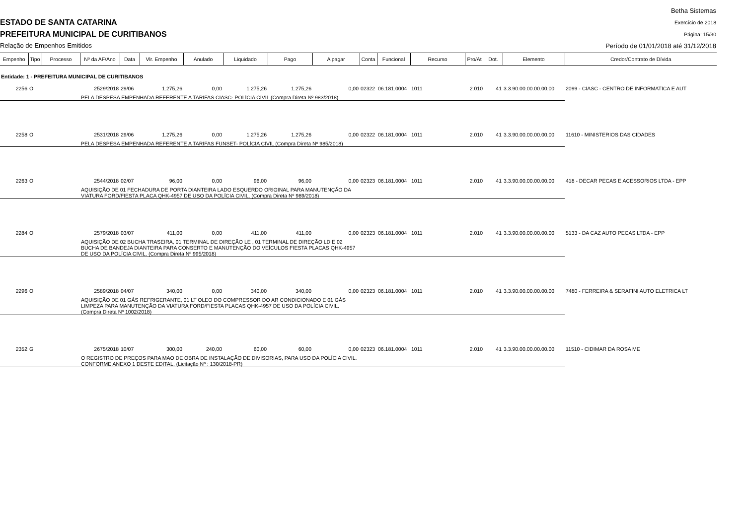ESTADO DE SANTA CATARINA
PREFEITURA MUNICIPAL DE CURITIBANOS
Relação de Empenhos Emitidos
Betha Sistemas
Exercício de 2018
Página: 15/30
Período de 01/01/2018 até 31/12/2018
| Empenho | Tipo | Processo | Nº da AF/Ano | Data | Vlr. Empenho | Anulado | Liquidado | Pago | A pagar | Conta | Funcional | Recurso | Pro/At | Dot. | Elemento | Credor/Contrato de Dívida |
| --- | --- | --- | --- | --- | --- | --- | --- | --- | --- | --- | --- | --- | --- | --- | --- | --- |
| Entidade: 1 - PREFEITURA MUNICIPAL DE CURITIBANOS | | | | | | | | | | | | | | | | |
| 2256 | O | | 2529/2018 | 29/06 | 1.275,26 | 0,00 | 1.275,26 | 1.275,26 | 0,00 | 02322 | 06.181.0004 | 1011 | 2.010 | 41 | 3.3.90.00.00.00.00.00 | 2099 - CIASC - CENTRO DE INFORMATICA E AUT |
| | | | PELA DESPESA EMPENHADA REFERENTE A TARIFAS CIASC- POLÍCIA CIVIL (Compra Direta Nº 983/2018) | | | | | | | | | | | | | |
| 2258 | O | | 2531/2018 | 29/06 | 1.275,26 | 0,00 | 1.275,26 | 1.275,26 | 0,00 | 02322 | 06.181.0004 | 1011 | 2.010 | 41 | 3.3.90.00.00.00.00.00 | 11610 - MINISTERIOS DAS CIDADES |
| | | | PELA DESPESA EMPENHADA REFERENTE A TARIFAS FUNSET- POLÍCIA CIVIL (Compra Direta Nº 985/2018) | | | | | | | | | | | | | |
| 2263 | O | | 2544/2018 | 02/07 | 96,00 | 0,00 | 96,00 | 96,00 | 0,00 | 02323 | 06.181.0004 | 1011 | 2.010 | 41 | 3.3.90.00.00.00.00.00 | 418 - DECAR PECAS E ACESSORIOS LTDA - EPP |
| | | | AQUISIÇÃO DE 01 FECHADURA DE PORTA DIANTEIRA LADO ESQUERDO ORIGINAL PARA MANUTENÇÃO DA VIATURA FORD/FIESTA PLACA QHK-4957 DE USO DA POLÍCIA CIVIL. (Compra Direta Nº 989/2018) | | | | | | | | | | | | | |
| 2284 | O | | 2579/2018 | 03/07 | 411,00 | 0,00 | 411,00 | 411,00 | 0,00 | 02323 | 06.181.0004 | 1011 | 2.010 | 41 | 3.3.90.00.00.00.00.00 | 5133 - DA CAZ AUTO PECAS LTDA - EPP |
| | | | AQUISIÇÃO DE 02 BUCHA TRASEIRA, 01 TERMINAL DE DIREÇÃO LE , 01 TERMINAL DE DIREÇÃO LD E 02 BUCHA DE BANDEJA DIANTEIRA PARA CONSERTO E MANUTENÇÃO DO VEÍCULOS FIESTA PLACAS QHK-4957 DE USO DA POLÍCIA CIVIL. (Compra Direta Nº 995/2018) | | | | | | | | | | | | | |
| 2296 | O | | 2589/2018 | 04/07 | 340,00 | 0,00 | 340,00 | 340,00 | 0,00 | 02323 | 06.181.0004 | 1011 | 2.010 | 41 | 3.3.90.00.00.00.00.00 | 7480 - FERREIRA & SERAFINI AUTO ELETRICA LT |
| | | | AQUISIÇÃO DE 01 GÁS REFRIGERANTE, 01 LT OLEO DO COMPRESSOR DO AR CONDICIONADO E 01 GÁS LIMPEZA PARA MANUTENÇÃO DA VIATURA FORD/FIESTA PLACAS QHK-4957 DE USO DA POLÍCIA CIVIL. (Compra Direta Nº 1002/2018) | | | | | | | | | | | | | |
| 2352 | G | | 2675/2018 | 10/07 | 300,00 | 240,00 | 60,00 | 60,00 | 0,00 | 02323 | 06.181.0004 | 1011 | 2.010 | 41 | 3.3.90.00.00.00.00.00 | 11510 - CIDIMAR DA ROSA ME |
| | | | O REGISTRO DE PREÇOS PARA MAO DE OBRA DE INSTALAÇÃO DE DIVISORIAS, PARA USO DA POLÍCIA CIVIL. CONFORME ANEXO 1 DESTE EDITAL. (Licitação Nº : 130/2018-PR) | | | | | | | | | | | | | |